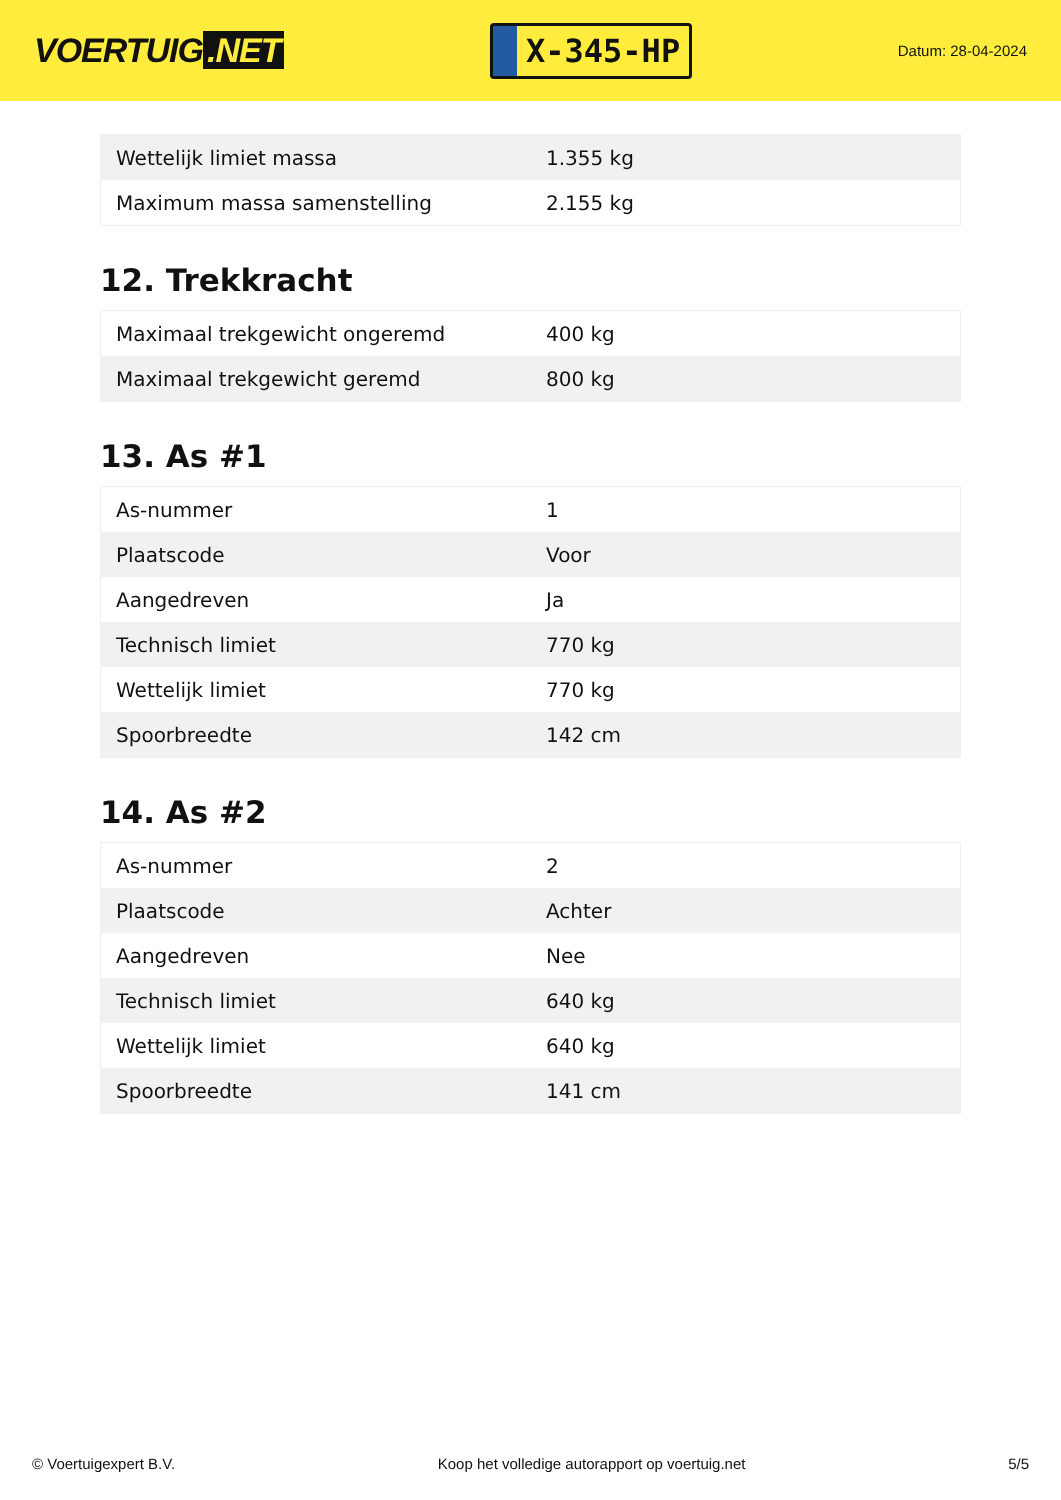VOERTUIG.NET
X-345-HP
Datum: 28-04-2024
| Wettelijk limiet massa | 1.355 kg |
| Maximum massa samenstelling | 2.155 kg |
12. Trekkracht
| Maximaal trekgewicht ongeremd | 400 kg |
| Maximaal trekgewicht geremd | 800 kg |
13. As #1
| As-nummer | 1 |
| Plaatscode | Voor |
| Aangedreven | Ja |
| Technisch limiet | 770 kg |
| Wettelijk limiet | 770 kg |
| Spoorbreedte | 142 cm |
14. As #2
| As-nummer | 2 |
| Plaatscode | Achter |
| Aangedreven | Nee |
| Technisch limiet | 640 kg |
| Wettelijk limiet | 640 kg |
| Spoorbreedte | 141 cm |
© Voertuigexpert B.V. Koop het volledige autorapport op voertuig.net 5/5